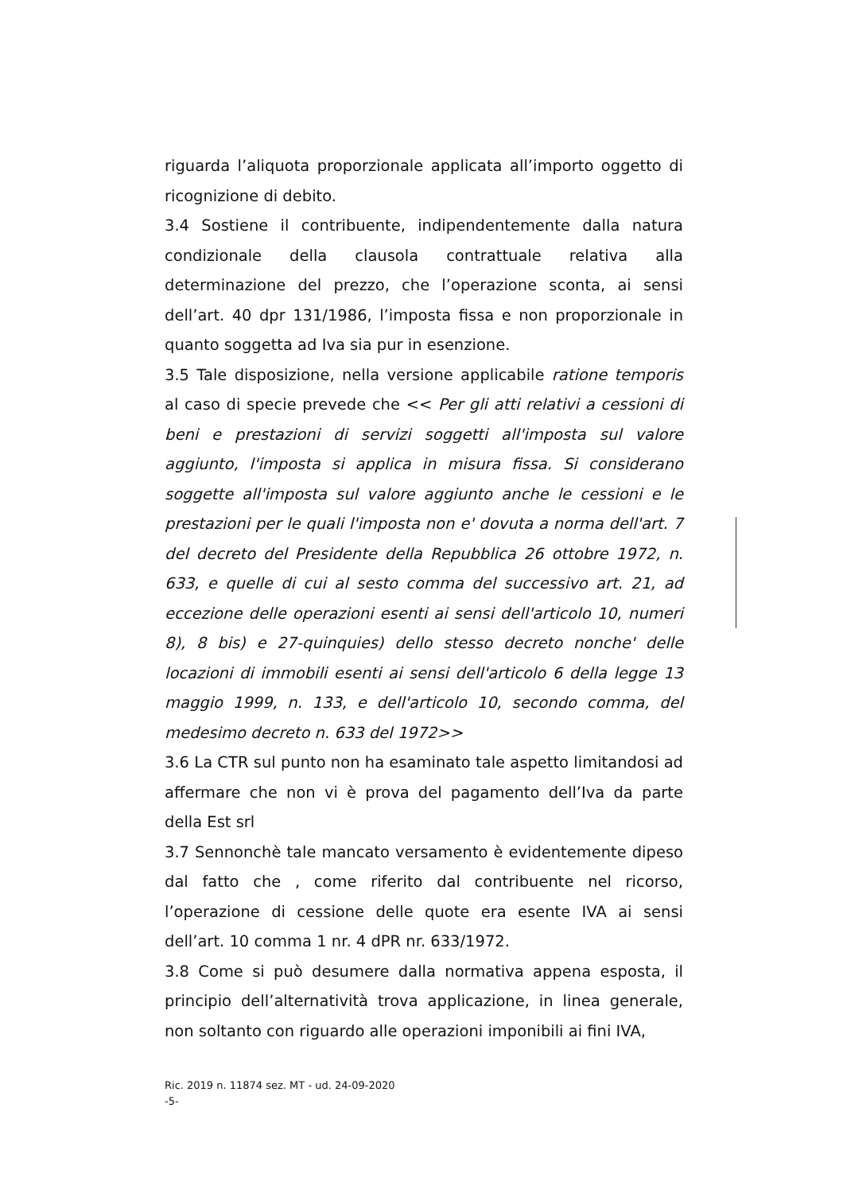riguarda l’aliquota proporzionale applicata all’importo oggetto di ricognizione di debito.
3.4 Sostiene il contribuente, indipendentemente dalla natura condizionale della clausola contrattuale relativa alla determinazione del prezzo, che l’operazione sconta, ai sensi dell’art. 40 dpr 131/1986, l’imposta fissa e non proporzionale in quanto soggetta ad Iva sia pur in esenzione.
3.5 Tale disposizione, nella versione applicabile ratione temporis al caso di specie prevede che << Per gli atti relativi a cessioni di beni e prestazioni di servizi soggetti all'imposta sul valore aggiunto, l'imposta si applica in misura fissa. Si considerano soggette all'imposta sul valore aggiunto anche le cessioni e le prestazioni per le quali l'imposta non e' dovuta a norma dell'art. 7 del decreto del Presidente della Repubblica 26 ottobre 1972, n. 633, e quelle di cui al sesto comma del successivo art. 21, ad eccezione delle operazioni esenti ai sensi dell'articolo 10, numeri 8), 8 bis) e 27-quinquies) dello stesso decreto nonche' delle locazioni di immobili esenti ai sensi dell'articolo 6 della legge 13 maggio 1999, n. 133, e dell'articolo 10, secondo comma, del medesimo decreto n. 633 del 1972>>
3.6 La CTR sul punto non ha esaminato tale aspetto limitandosi ad affermare che non vi è prova del pagamento dell’Iva da parte della Est srl
3.7 Sennonchè tale mancato versamento è evidentemente dipeso dal fatto che , come riferito dal contribuente nel ricorso, l’operazione di cessione delle quote era esente IVA ai sensi dell’art. 10 comma 1 nr. 4 dPR nr. 633/1972.
3.8 Come si può desumere dalla normativa appena esposta, il principio dell’alternatività trova applicazione, in linea generale, non soltanto con riguardo alle operazioni imponibili ai fini IVA,
Ric. 2019 n. 11874 sez. MT - ud. 24-09-2020
-5-